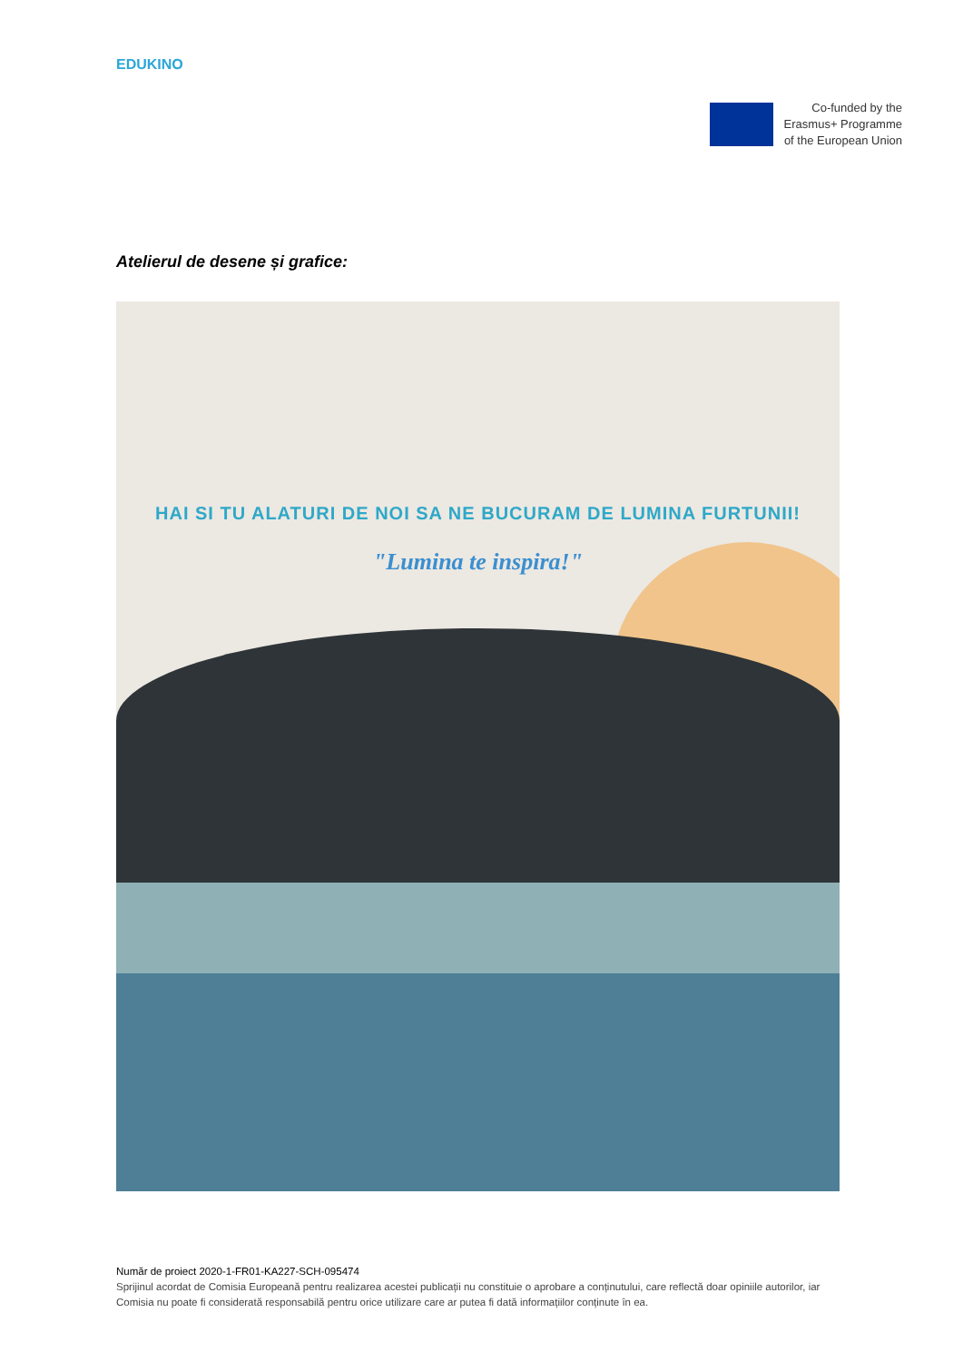EDUKINO
Co-funded by the
Erasmus+ Programme
of the European Union
Atelierul de desene și grafice:
HAI SI TU ALATURI DE NOI SA NE BUCURAM DE LUMINA FURTUNII!
"Lumina te inspira!"
Număr de proiect 2020-1-FR01-KA227-SCH-095474
Sprijinul acordat de Comisia Europeană pentru realizarea acestei publicații nu constituie o aprobare a conținutului, care reflectă doar opiniile autorilor, iar Comisia nu poate fi considerată responsabilă pentru orice utilizare care ar putea fi dată informațiilor conținute în ea.